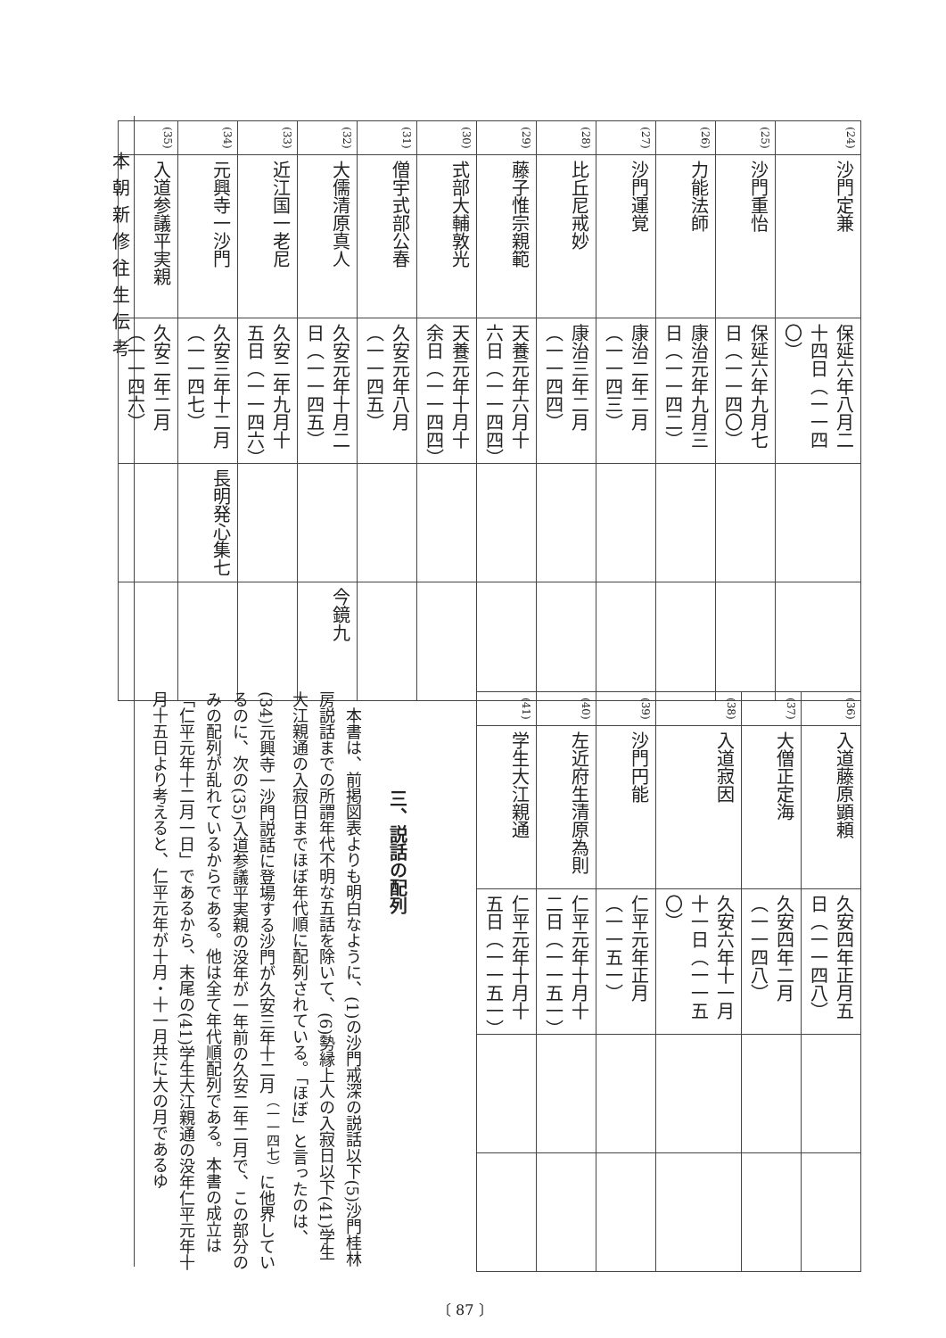本朝新修往生伝考
| (24) | 沙門定兼 | 保延六年八月二十四日（一一四〇） | | |
| (25) | 沙門重怡 | 保延六年九月七日（一一四〇） | | |
| (26) | 力能法師 | 康治元年九月三日（一一四二） | | |
| (27) | 沙門運覚 | 康治二年二月（一一四三） | | |
| (28) | 比丘尼戒妙 | 康治三年二月（一一四四） | | |
| (29) | 藤子惟宗親範 | 天養元年六月十六日（一一四四） | | |
| (30) | 式部大輔敦光 | 天養元年十月十余日（一一四四） | | |
| (31) | 僧宇式部公春 | 久安元年八月（一一四五） | | |
| (32) | 大儒清原真人 | 久安元年十月二日（一一四五） | | 今鏡九 |
| (33) | 近江国一老尼 | 久安二年九月十五日（一一四六） | | |
| (34) | 元興寺一沙門 | 久安三年十二月（一一四七） | 長明発心集七 | |
| (35) | 入道参議平実親 | 久安二年二月（一一四六） | | |
| (36) | 入道藤原顕頼 | 久安四年正月五日（一一四八） | | |
| (37) | 大僧正定海 | 久安四年二月（一一四八） | | |
| (38) | 入道寂因 | 久安六年十一月十一日（一一五〇） | | |
| (39) | 沙門円能 | 仁平元年正月（一一五一） | | |
| (40) | 左近府生清原為則 | 仁平元年十月十二日（一一五一） | | |
| (41) | 学生大江親通 | 仁平元年十月十五日（一一五一） | | |
三、説話の配列
　本書は、前掲図表よりも明白なように、(1)の沙門戒深の説話以下(5)沙門桂林房説話までの所謂年代不明な五話を除いて、(6)勢縁上人の入寂日以下(41)学生大江親通の入寂日までほぼ年代順に配列されている。「ほぼ」と言ったのは、(34)元興寺一沙門説話に登場する沙門が久安三年十二月<sup>（一一四七）</sup>に他界しているのに、次の(35)入道参議平実親の没年が一年前の久安二年二月で、この部分のみの配列が乱れているからである。他は全て年代順配列である。本書の成立は「仁平元年十二月一日」であるから、末尾の(41)学生大江親通の没年仁平元年十月十五日より考えると、仁平元年が十月・十一月共に大の月であるゆ
〔 87 〕